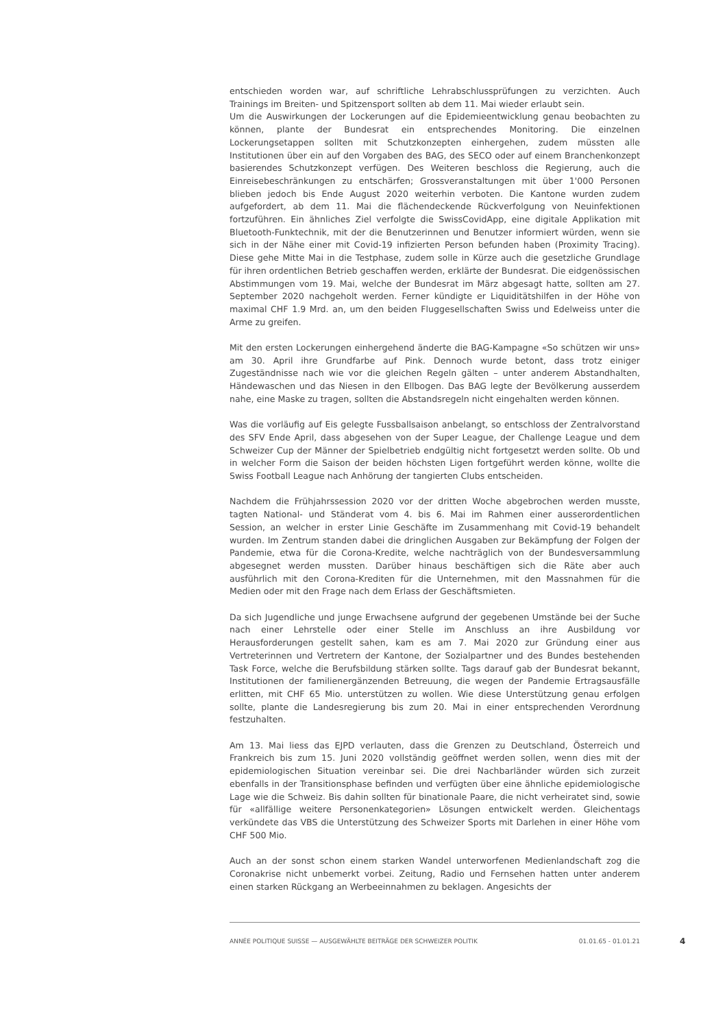entschieden worden war, auf schriftliche Lehrabschlussprüfungen zu verzichten. Auch Trainings im Breiten- und Spitzensport sollten ab dem 11. Mai wieder erlaubt sein.
Um die Auswirkungen der Lockerungen auf die Epidemieentwicklung genau beobachten zu können, plante der Bundesrat ein entsprechendes Monitoring. Die einzelnen Lockerungsetappen sollten mit Schutzkonzepten einhergehen, zudem müssten alle Institutionen über ein auf den Vorgaben des BAG, des SECO oder auf einem Branchenkonzept basierendes Schutzkonzept verfügen. Des Weiteren beschloss die Regierung, auch die Einreisebeschränkungen zu entschärfen; Grossveranstaltungen mit über 1'000 Personen blieben jedoch bis Ende August 2020 weiterhin verboten. Die Kantone wurden zudem aufgefordert, ab dem 11. Mai die flächendeckende Rückverfolgung von Neuinfektionen fortzuführen. Ein ähnliches Ziel verfolgte die SwissCovidApp, eine digitale Applikation mit Bluetooth-Funktechnik, mit der die Benutzerinnen und Benutzer informiert würden, wenn sie sich in der Nähe einer mit Covid-19 infizierten Person befunden haben (Proximity Tracing). Diese gehe Mitte Mai in die Testphase, zudem solle in Kürze auch die gesetzliche Grundlage für ihren ordentlichen Betrieb geschaffen werden, erklärte der Bundesrat. Die eidgenössischen Abstimmungen vom 19. Mai, welche der Bundesrat im März abgesagt hatte, sollten am 27. September 2020 nachgeholt werden. Ferner kündigte er Liquiditätshilfen in der Höhe von maximal CHF 1.9 Mrd. an, um den beiden Fluggesellschaften Swiss und Edelweiss unter die Arme zu greifen.
Mit den ersten Lockerungen einhergehend änderte die BAG-Kampagne «So schützen wir uns» am 30. April ihre Grundfarbe auf Pink. Dennoch wurde betont, dass trotz einiger Zugeständnisse nach wie vor die gleichen Regeln gälten – unter anderem Abstandhalten, Händewaschen und das Niesen in den Ellbogen. Das BAG legte der Bevölkerung ausserdem nahe, eine Maske zu tragen, sollten die Abstandsregeln nicht eingehalten werden können.
Was die vorläufig auf Eis gelegte Fussballsaison anbelangt, so entschloss der Zentralvorstand des SFV Ende April, dass abgesehen von der Super League, der Challenge League und dem Schweizer Cup der Männer der Spielbetrieb endgültig nicht fortgesetzt werden sollte. Ob und in welcher Form die Saison der beiden höchsten Ligen fortgeführt werden könne, wollte die Swiss Football League nach Anhörung der tangierten Clubs entscheiden.
Nachdem die Frühjahrssession 2020 vor der dritten Woche abgebrochen werden musste, tagten National- und Ständerat vom 4. bis 6. Mai im Rahmen einer ausserordentlichen Session, an welcher in erster Linie Geschäfte im Zusammenhang mit Covid-19 behandelt wurden. Im Zentrum standen dabei die dringlichen Ausgaben zur Bekämpfung der Folgen der Pandemie, etwa für die Corona-Kredite, welche nachträglich von der Bundesversammlung abgesegnet werden mussten. Darüber hinaus beschäftigen sich die Räte aber auch ausführlich mit den Corona-Krediten für die Unternehmen, mit den Massnahmen für die Medien oder mit den Frage nach dem Erlass der Geschäftsmieten.
Da sich Jugendliche und junge Erwachsene aufgrund der gegebenen Umstände bei der Suche nach einer Lehrstelle oder einer Stelle im Anschluss an ihre Ausbildung vor Herausforderungen gestellt sahen, kam es am 7. Mai 2020 zur Gründung einer aus Vertreterinnen und Vertretern der Kantone, der Sozialpartner und des Bundes bestehenden Task Force, welche die Berufsbildung stärken sollte. Tags darauf gab der Bundesrat bekannt, Institutionen der familienergänzenden Betreuung, die wegen der Pandemie Ertragsausfälle erlitten, mit CHF 65 Mio. unterstützen zu wollen. Wie diese Unterstützung genau erfolgen sollte, plante die Landesregierung bis zum 20. Mai in einer entsprechenden Verordnung festzuhalten.
Am 13. Mai liess das EJPD verlauten, dass die Grenzen zu Deutschland, Österreich und Frankreich bis zum 15. Juni 2020 vollständig geöffnet werden sollen, wenn dies mit der epidemiologischen Situation vereinbar sei. Die drei Nachbarländer würden sich zurzeit ebenfalls in der Transitionsphase befinden und verfügten über eine ähnliche epidemiologische Lage wie die Schweiz. Bis dahin sollten für binationale Paare, die nicht verheiratet sind, sowie für «allfällige weitere Personenkategorien» Lösungen entwickelt werden. Gleichentags verkündete das VBS die Unterstützung des Schweizer Sports mit Darlehen in einer Höhe vom CHF 500 Mio.
Auch an der sonst schon einem starken Wandel unterworfenen Medienlandschaft zog die Coronakrise nicht unbemerkt vorbei. Zeitung, Radio und Fernsehen hatten unter anderem einen starken Rückgang an Werbeeinnahmen zu beklagen. Angesichts der
ANNÉE POLITIQUE SUISSE — AUSGEWÄHLTE BEITRÄGE DER SCHWEIZER POLITIK 01.01.65 - 01.01.21
4